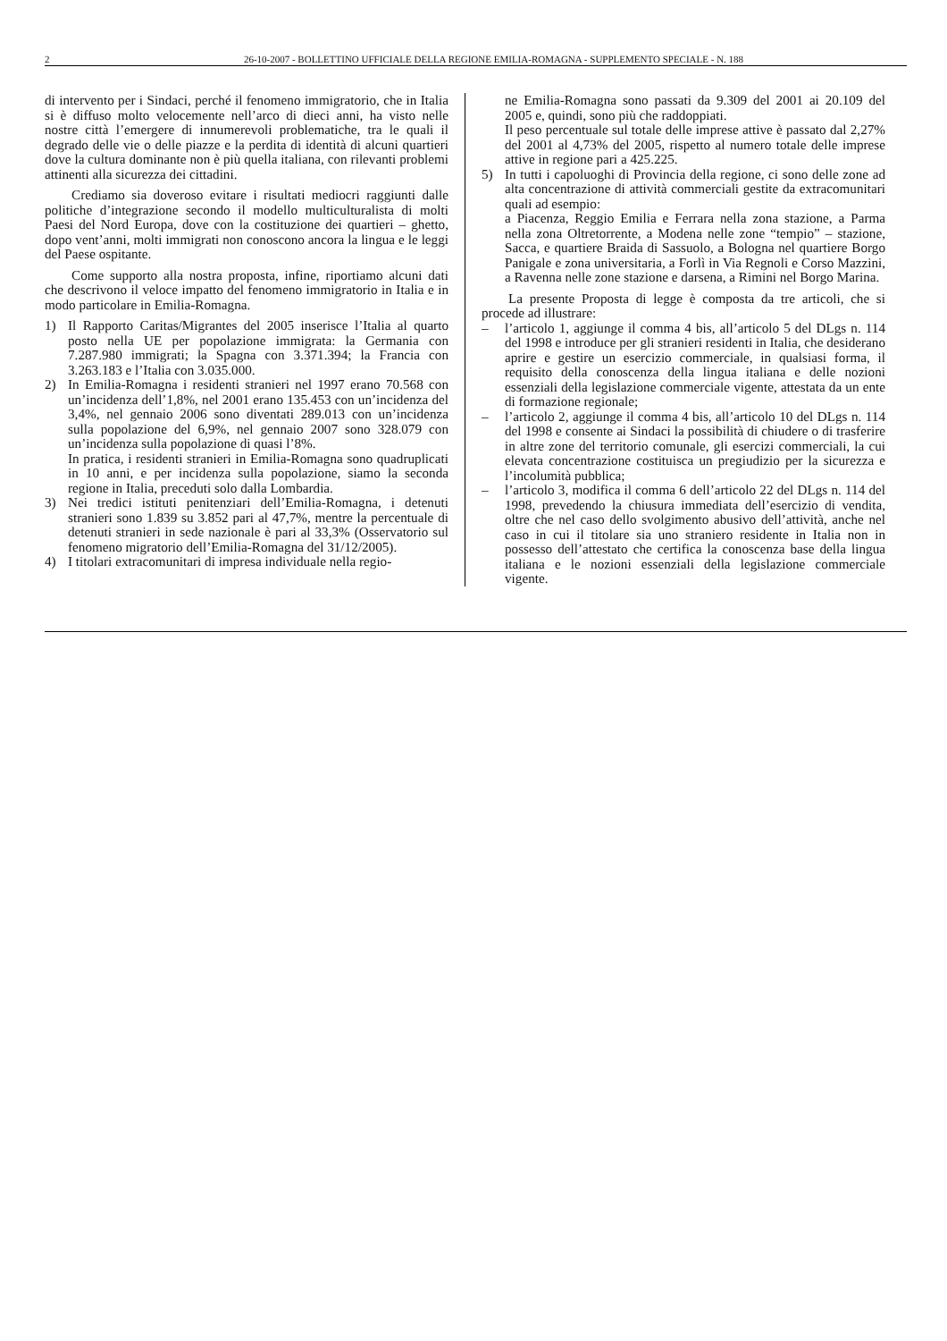2 26-10-2007 - BOLLETTINO UFFICIALE DELLA REGIONE EMILIA-ROMAGNA - SUPPLEMENTO SPECIALE - N. 188
di intervento per i Sindaci, perché il fenomeno immigratorio, che in Italia si è diffuso molto velocemente nell’arco di dieci anni, ha visto nelle nostre città l’emergere di innumerevoli problematiche, tra le quali il degrado delle vie o delle piazze e la perdita di identità di alcuni quartieri dove la cultura dominante non è più quella italiana, con rilevanti problemi attinenti alla sicurezza dei cittadini.
Crediamo sia doveroso evitare i risultati mediocri raggiunti dalle politiche d’integrazione secondo il modello multiculturalista di molti Paesi del Nord Europa, dove con la costituzione dei quartieri – ghetto, dopo vent’anni, molti immigrati non conoscono ancora la lingua e le leggi del Paese ospitante.
Come supporto alla nostra proposta, infine, riportiamo alcuni dati che descrivono il veloce impatto del fenomeno immigratorio in Italia e in modo particolare in Emilia-Romagna.
1) Il Rapporto Caritas/Migrantes del 2005 inserisce l’Italia al quarto posto nella UE per popolazione immigrata: la Germania con 7.287.980 immigrati; la Spagna con 3.371.394; la Francia con 3.263.183 e l’Italia con 3.035.000.
2) In Emilia-Romagna i residenti stranieri nel 1997 erano 70.568 con un’incidenza dell’1,8%, nel 2001 erano 135.453 con un’incidenza del 3,4%, nel gennaio 2006 sono diventati 289.013 con un’incidenza sulla popolazione del 6,9%, nel gennaio 2007 sono 328.079 con un’incidenza sulla popolazione di quasi l’8%.
In pratica, i residenti stranieri in Emilia-Romagna sono quadruplicati in 10 anni, e per incidenza sulla popolazione, siamo la seconda regione in Italia, preceduti solo dalla Lombardia.
3) Nei tredici istituti penitenziari dell’Emilia-Romagna, i detenuti stranieri sono 1.839 su 3.852 pari al 47,7%, mentre la percentuale di detenuti stranieri in sede nazionale è pari al 33,3% (Osservatorio sul fenomeno migratorio dell’Emilia-Romagna del 31/12/2005).
4) I titolari extracomunitari di impresa individuale nella regio-
ne Emilia-Romagna sono passati da 9.309 del 2001 ai 20.109 del 2005 e, quindi, sono più che raddoppiati.
Il peso percentuale sul totale delle imprese attive è passato dal 2,27% del 2001 al 4,73% del 2005, rispetto al numero totale delle imprese attive in regione pari a 425.225.
5) In tutti i capoluoghi di Provincia della regione, ci sono delle zone ad alta concentrazione di attività commerciali gestite da extracomunitari quali ad esempio:
a Piacenza, Reggio Emilia e Ferrara nella zona stazione, a Parma nella zona Oltretorrente, a Modena nelle zone “tempio” – stazione, Sacca, e quartiere Braida di Sassuolo, a Bologna nel quartiere Borgo Panigale e zona universitaria, a Forlì in Via Regnoli e Corso Mazzini, a Ravenna nelle zone stazione e darsena, a Rimini nel Borgo Marina.
La presente Proposta di legge è composta da tre articoli, che si procede ad illustrare:
– l’articolo 1, aggiunge il comma 4 bis, all’articolo 5 del DLgs n. 114 del 1998 e introduce per gli stranieri residenti in Italia, che desiderano aprire e gestire un esercizio commerciale, in qualsiasi forma, il requisito della conoscenza della lingua italiana e delle nozioni essenziali della legislazione commerciale vigente, attestata da un ente di formazione regionale;
– l’articolo 2, aggiunge il comma 4 bis, all’articolo 10 del DLgs n. 114 del 1998 e consente ai Sindaci la possibilità di chiudere o di trasferire in altre zone del territorio comunale, gli esercizi commerciali, la cui elevata concentrazione costituisca un pregiudizio per la sicurezza e l’incolumità pubblica;
– l’articolo 3, modifica il comma 6 dell’articolo 22 del DLgs n. 114 del 1998, prevedendo la chiusura immediata dell’esercizio di vendita, oltre che nel caso dello svolgimento abusivo dell’attività, anche nel caso in cui il titolare sia uno straniero residente in Italia non in possesso dell’attestato che certifica la conoscenza base della lingua italiana e le nozioni essenziali della legislazione commerciale vigente.